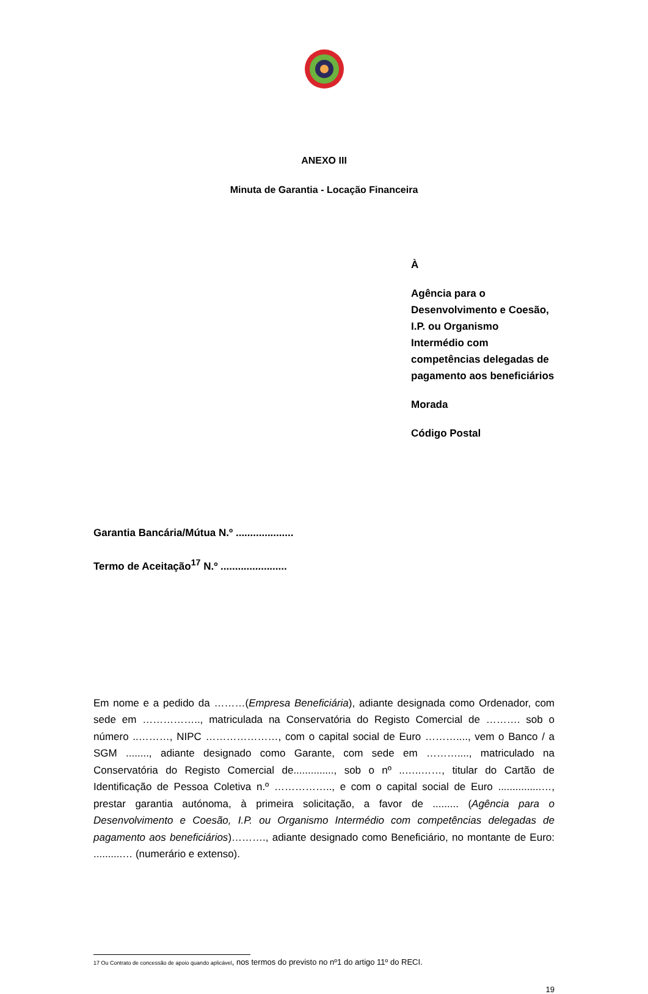ANEXO III
Minuta de Garantia - Locação Financeira
À
Agência para o
Desenvolvimento e Coesão,
I.P. ou Organismo
Intermédio com
competências delegadas de
pagamento aos beneficiários
Morada
Código Postal
Garantia Bancária/Mútua N.º ....................
Termo de Aceitação<sup>17</sup> N.º .......................
Em nome e a pedido da ………(Empresa Beneficiária), adiante designada como Ordenador, com sede em …………….., matriculada na Conservatória do Registo Comercial de ………. sob o número ..………, NIPC …………………, com o capital social de Euro ………...., vem o Banco / a SGM ........, adiante designado como Garante, com sede em ………...., matriculado na Conservatória do Registo Comercial de.............., sob o nº ..…..……, titular do Cartão de Identificação de Pessoa Coletiva n.º …………….., e com o capital social de Euro ...............…, prestar garantia autónoma, à primeira solicitação, a favor de ......... (Agência para o Desenvolvimento e Coesão, I.P. ou Organismo Intermédio com competências delegadas de pagamento aos beneficiários)………., adiante designado como Beneficiário, no montante de Euro: ..........… (numerário e extenso).
17 Ou Contrato de concessão de apoio quando aplicável, nos termos do previsto no nº1 do artigo 11º do RECI.
19